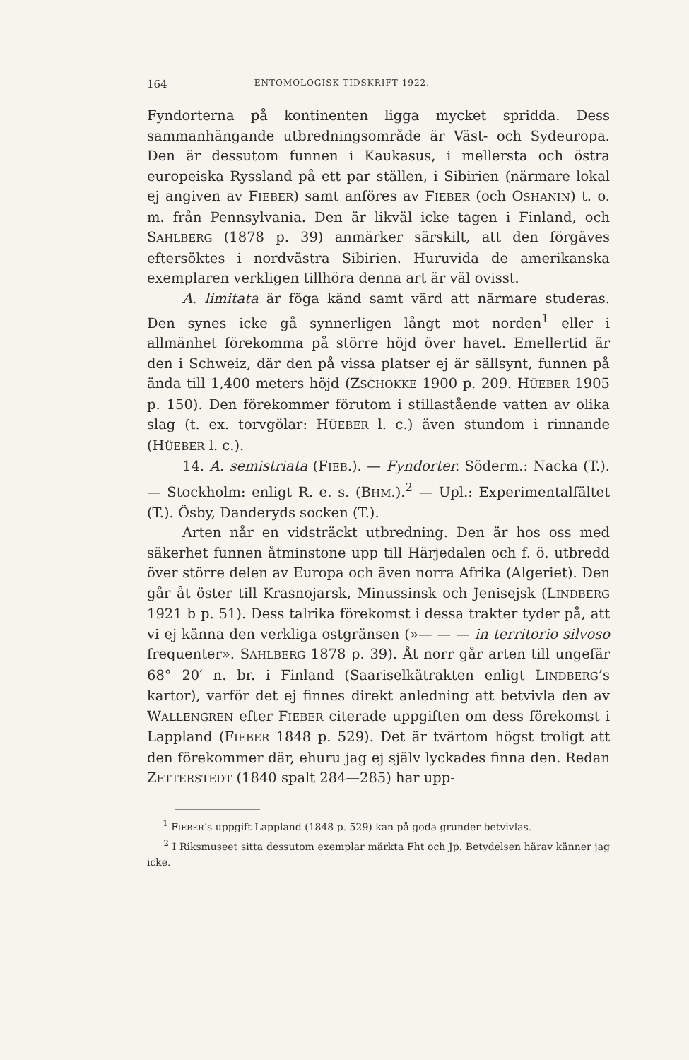164 ENTOMOLOGISK TIDSKRIFT 1922.
Fyndorterna på kontinenten ligga mycket spridda. Dess sammanhängande utbredningsområde är Väst- och Sydeuropa. Den är dessutom funnen i Kaukasus, i mellersta och östra europeiska Ryssland på ett par ställen, i Sibirien (närmare lokal ej angiven av FIEBER) samt anföres av FIEBER (och OSHANIN) t. o. m. från Pennsylvania. Den är likväl icke tagen i Finland, och SAHLBERG (1878 p. 39) anmärker särskilt, att den förgäves eftersöktes i nordvästra Sibirien. Huruvida de amerikanska exemplaren verkligen tillhöra denna art är väl ovisst.
A. limitata är föga känd samt värd att närmare studeras. Den synes icke gå synnerligen långt mot norden<sup>1</sup> eller i allmänhet förekomma på större höjd över havet. Emellertid är den i Schweiz, där den på vissa platser ej är sällsynt, funnen på ända till 1,400 meters höjd (ZSCHOKKE 1900 p. 209. HÜEBER 1905 p. 150). Den förekommer förutom i stillastående vatten av olika slag (t. ex. torvgölar: HÜEBER l. c.) även stundom i rinnande (HÜEBER l. c.).
14. A. semistriata (FIEB.). — Fyndorter. Söderm.: Nacka (T.). — Stockholm: enligt R. e. s. (BHM.).<sup>2</sup> — Upl.: Experimentalfältet (T.). Ösby, Danderyds socken (T.).
Arten når en vidsträckt utbredning. Den är hos oss med säkerhet funnen åtminstone upp till Härjedalen och f. ö. utbredd över större delen av Europa och även norra Afrika (Algeriet). Den går åt öster till Krasnojarsk, Minussinsk och Jenisejsk (LINDBERG 1921 b p. 51). Dess talrika förekomst i dessa trakter tyder på, att vi ej känna den verkliga ostgränsen (»— — — in territorio silvoso frequenter». SAHLBERG 1878 p. 39). Åt norr går arten till ungefär 68° 20′ n. br. i Finland (Saariselkätrakten enligt LINDBERG’s kartor), varför det ej finnes direkt anledning att betvivla den av WALLENGREN efter FIEBER citerade uppgiften om dess förekomst i Lappland (FIEBER 1848 p. 529). Det är tvärtom högst troligt att den förekommer där, ehuru jag ej själv lyckades finna den. Redan ZETTERSTEDT (1840 spalt 284—285) har upp-
<sup>1</sup> FIEBER’s uppgift Lappland (1848 p. 529) kan på goda grunder betvivlas.
<sup>2</sup> I Riksmuseet sitta dessutom exemplar märkta Fht och Jp. Betydelsen härav känner jag icke.